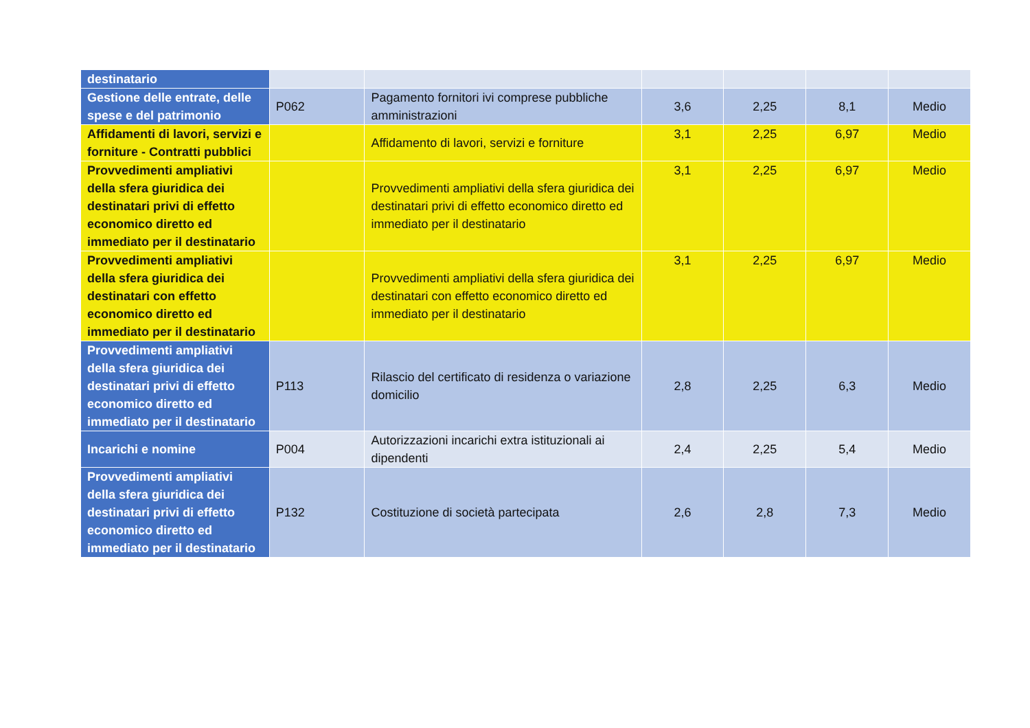| destinatario | | | | | | |
| Gestione delle entrate, delle spese e del patrimonio | P062 | Pagamento fornitori ivi comprese pubbliche amministrazioni | 3,6 | 2,25 | 8,1 | Medio |
| Affidamenti di lavori, servizi e forniture - Contratti pubblici | | Affidamento di lavori, servizi e forniture | 3,1 | 2,25 | 6,97 | Medio |
| Provvedimenti ampliativi della sfera giuridica dei destinatari privi di effetto economico diretto ed immediato per il destinatario | | Provvedimenti ampliativi della sfera giuridica dei destinatari privi di effetto economico diretto ed immediato per il destinatario | 3,1 | 2,25 | 6,97 | Medio |
| Provvedimenti ampliativi della sfera giuridica dei destinatari con effetto economico diretto ed immediato per il destinatario | | Provvedimenti ampliativi della sfera giuridica dei destinatari con effetto economico diretto ed immediato per il destinatario | 3,1 | 2,25 | 6,97 | Medio |
| Provvedimenti ampliativi della sfera giuridica dei destinatari privi di effetto economico diretto ed immediato per il destinatario | P113 | Rilascio del certificato di residenza o variazione domicilio | 2,8 | 2,25 | 6,3 | Medio |
| Incarichi e nomine | P004 | Autorizzazioni incarichi extra istituzionali ai dipendenti | 2,4 | 2,25 | 5,4 | Medio |
| Provvedimenti ampliativi della sfera giuridica dei destinatari privi di effetto economico diretto ed immediato per il destinatario | P132 | Costituzione di società partecipata | 2,6 | 2,8 | 7,3 | Medio |